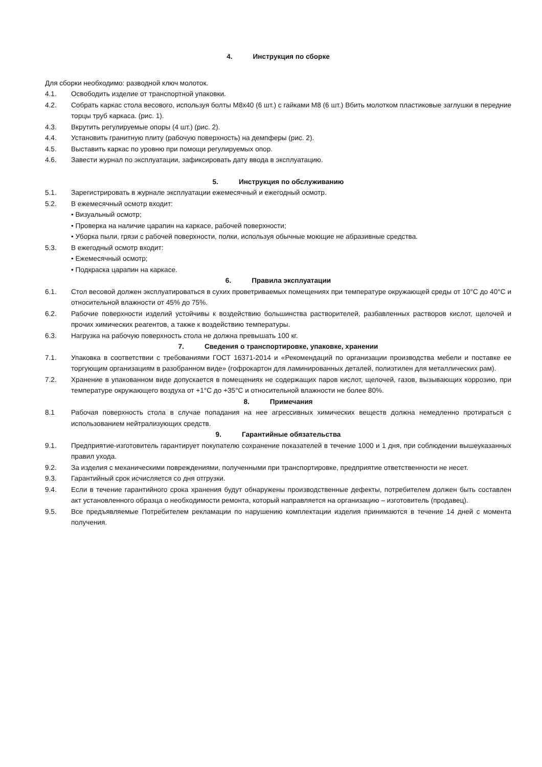4. Инструкция по сборке
Для сборки необходимо: разводной ключ молоток.
4.1. Освободить изделие от транспортной упаковки.
4.2. Собрать каркас стола весового, используя болты М8х40 (6 шт.) с гайками М8 (6 шт.) Вбить молотком пластиковые заглушки в передние торцы труб каркаса. (рис. 1).
4.3. Вкрутить регулируемые опоры (4 шт.) (рис. 2).
4.4. Установить гранитную плиту (рабочую поверхность) на демпферы (рис. 2).
4.5. Выставить каркас по уровню при помощи регулируемых опор.
4.6. Завести журнал по эксплуатации, зафиксировать дату ввода в эксплуатацию.
5. Инструкция по обслуживанию
5.1. Зарегистрировать в журнале эксплуатации ежемесячный и ежегодный осмотр.
5.2. В ежемесячный осмотр входит:
• Визуальный осмотр;
• Проверка на наличие царапин на каркасе, рабочей поверхности;
• Уборка пыли, грязи с рабочей поверхности, полки, используя обычные моющие не абразивные средства.
5.3. В ежегодный осмотр входит:
• Ежемесячный осмотр;
• Подкраска царапин на каркасе.
6. Правила эксплуатации
6.1. Стол весовой должен эксплуатироваться в сухих проветриваемых помещениях при температуре окружающей среды от 10°С до 40°С и относительной влажности от 45% до 75%.
6.2. Рабочие поверхности изделий устойчивы к воздействию большинства растворителей, разбавленных растворов кислот, щелочей и прочих химических реагентов, а также к воздействию температуры.
6.3. Нагрузка на рабочую поверхность стола не должна превышать 100 кг.
7. Сведения о транспортировке, упаковке, хранении
7.1. Упаковка в соответствии с требованиями ГОСТ 16371-2014 и «Рекомендаций по организации производства мебели и поставке ее торгующим организациям в разобранном виде» (гофрокартон для ламинированных деталей, полиэтилен для металлических рам).
7.2. Хранение в упакованном виде допускается в помещениях не содержащих паров кислот, щелочей, газов, вызывающих коррозию, при температуре окружающего воздуха от +1°С до +35°С и относительной влажности не более 80%.
8. Примечания
8.1 Рабочая поверхность стола в случае попадания на нее агрессивных химических веществ должна немедленно протираться с использованием нейтрализующих средств.
9. Гарантийные обязательства
9.1. Предприятие-изготовитель гарантирует покупателю сохранение показателей в течение 1000 и 1 дня, при соблюдении вышеуказанных правил ухода.
9.2. За изделия с механическими повреждениями, полученными при транспортировке, предприятие ответственности не несет.
9.3. Гарантийный срок исчисляется со дня отгрузки.
9.4. Если в течение гарантийного срока хранения будут обнаружены производственные дефекты, потребителем должен быть составлен акт установленного образца о необходимости ремонта, который направляется на организацию – изготовитель (продавец).
9.5. Все предъявляемые Потребителем рекламации по нарушению комплектации изделия принимаются в течение 14 дней с момента получения.